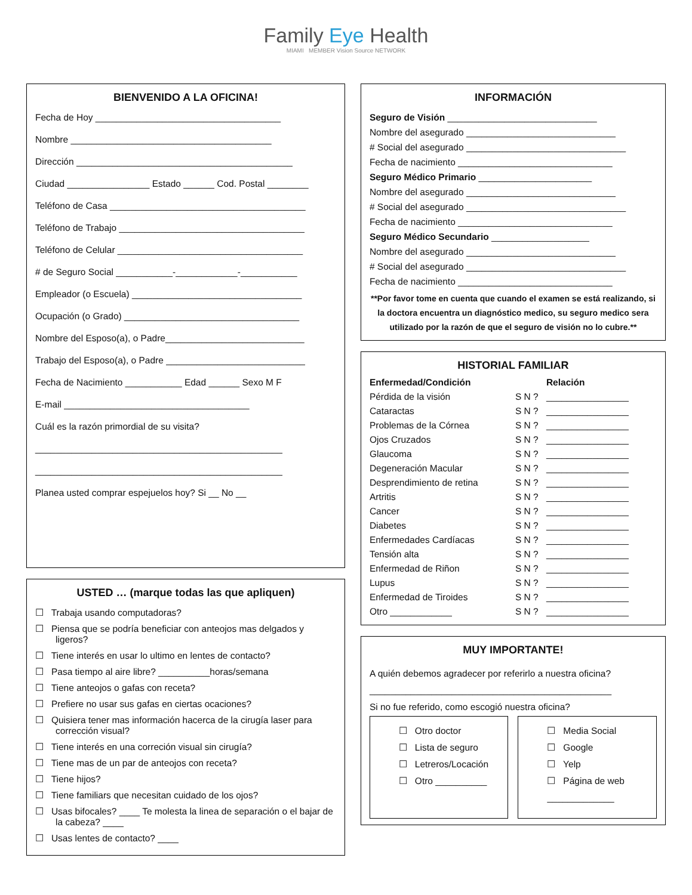Family Eye Health
MIAMI MEMBER Vision Source NETWORK
BIENVENIDO A LA OFICINA!
Fecha de Hoy ____________________________________
Nombre _______________________________________
Dirección __________________________________________
Ciudad ________________ Estado ______ Cod. Postal ________
Teléfono de Casa ______________________________________
Teléfono de Trabajo ____________________________________
Teléfono de Celular ____________________________________
# de Seguro Social ___________-____________-___________
Empleador (o Escuela) _________________________________
Ocupación (o Grado) __________________________________
Nombre del Esposo(a), o Padre___________________________
Trabajo del Esposo(a), o Padre ___________________________
Fecha de Nacimiento ___________ Edad ______ Sexo M F
E-mail ____________________________________
Cuál es la razón primordial de su visita?
________________________________________________
________________________________________________
Planea usted comprar espejuelos hoy? Si __ No __
USTED … (marque todas las que apliquen)
☐ Trabaja usando computadoras?
☐ Piensa que se podría beneficiar con anteojos mas delgados y ligeros?
☐ Tiene interés en usar lo ultimo en lentes de contacto?
☐ Pasa tiempo al aire libre? __________horas/semana
☐ Tiene anteojos o gafas con receta?
☐ Prefiere no usar sus gafas en ciertas ocaciones?
☐ Quisiera tener mas información hacerca de la cirugía laser para corrección visual?
☐ Tiene interés en una correción visual sin cirugía?
☐ Tiene mas de un par de anteojos con receta?
☐ Tiene hijos?
☐ Tiene familiars que necesitan cuidado de los ojos?
☐ Usas bifocales? ____ Te molesta la linea de separación o el bajar de la cabeza? ____
☐ Usas lentes de contacto? ____
INFORMACIÓN
Seguro de Visión _____________________________
Nombre del asegurado _____________________________
# Social del asegurado _______________________________
Fecha de nacimiento ______________________________
Seguro Médico Primario ______________________
Nombre del asegurado _____________________________
# Social del asegurado _______________________________
Fecha de nacimiento ______________________________
Seguro Médico Secundario ___________________
Nombre del asegurado _____________________________
# Social del asegurado _______________________________
Fecha de nacimiento ______________________________
**Por favor tome en cuenta que cuando el examen se está realizando, si la doctora encuentra un diagnóstico medico, su seguro medico sera utilizado por la razón de que el seguro de visión no lo cubre.**
HISTORIAL FAMILIAR
| Enfermedad/Condición | | Relación |
| --- | --- | --- |
| Pérdida de la visión | S N ? | ________________ |
| Cataractas | S N ? | ________________ |
| Problemas de la Córnea | S N ? | ________________ |
| Ojos Cruzados | S N ? | ________________ |
| Glaucoma | S N ? | ________________ |
| Degeneración Macular | S N ? | ________________ |
| Desprendimiento de retina | S N ? | ________________ |
| Artritis | S N ? | ________________ |
| Cancer | S N ? | ________________ |
| Diabetes | S N ? | ________________ |
| Enfermedades Cardíacas | S N ? | ________________ |
| Tensión alta | S N ? | ________________ |
| Enfermedad de Riñon | S N ? | ________________ |
| Lupus | S N ? | ________________ |
| Enfermedad de Tiroides | S N ? | ________________ |
| Otro ____________ | S N ? | ________________ |
MUY IMPORTANTE!
A quién debemos agradecer por referirlo a nuestra oficina?
_______________________________________________
Si no fue referido, como escogió nuestra oficina?
☐ Otro doctor
☐ Lista de seguro
☐ Letreros/Locación
☐ Otro __________
☐ Media Social
☐ Google
☐ Yelp
☐ Página de web
_____________